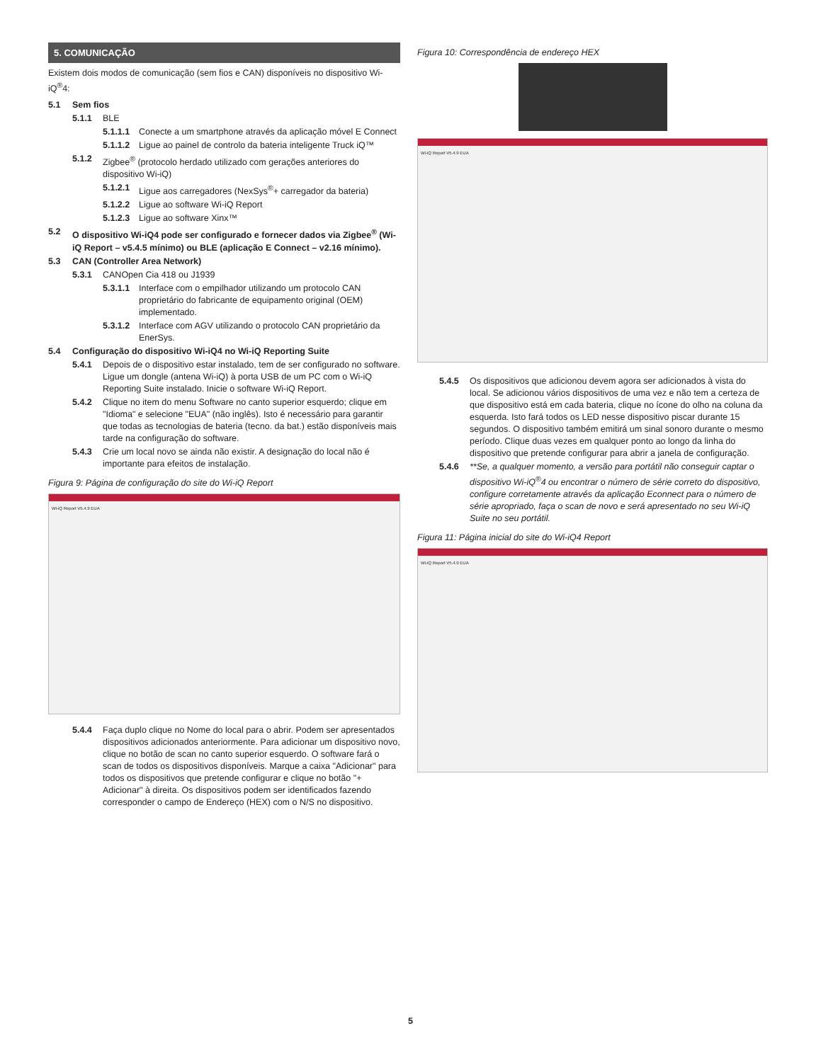5. COMUNICAÇÃO
Existem dois modos de comunicação (sem fios e CAN) disponíveis no dispositivo Wi-iQ<sup>®</sup>4:
5.1 Sem fios
5.1.1 BLE
5.1.1.1 Conecte a um smartphone através da aplicação móvel E Connect
5.1.1.2 Ligue ao painel de controlo da bateria inteligente Truck iQ™
5.1.2 Zigbee<sup>®</sup> (protocolo herdado utilizado com gerações anteriores do dispositivo Wi-iQ)
5.1.2.1 Ligue aos carregadores (NexSys<sup>®</sup>+ carregador da bateria)
5.1.2.2 Ligue ao software Wi-iQ Report
5.1.2.3 Ligue ao software Xinx™
5.2 O dispositivo Wi-iQ4 pode ser configurado e fornecer dados via Zigbee<sup>®</sup> (Wi-iQ Report – v5.4.5 mínimo) ou BLE (aplicação E Connect – v2.16 mínimo).
5.3 CAN (Controller Area Network)
5.3.1 CANOpen Cia 418 ou J1939
5.3.1.1 Interface com o empilhador utilizando um protocolo CAN proprietário do fabricante de equipamento original (OEM) implementado.
5.3.1.2 Interface com AGV utilizando o protocolo CAN proprietário da EnerSys.
5.4 Configuração do dispositivo Wi-iQ4 no Wi-iQ Reporting Suite
5.4.1 Depois de o dispositivo estar instalado, tem de ser configurado no software. Ligue um dongle (antena Wi-iQ) à porta USB de um PC com o Wi-iQ Reporting Suite instalado. Inicie o software Wi-iQ Report.
5.4.2 Clique no item do menu Software no canto superior esquerdo; clique em "Idioma" e selecione "EUA" (não inglês). Isto é necessário para garantir que todas as tecnologias de bateria (tecno. da bat.) estão disponíveis mais tarde na configuração do software.
5.4.3 Crie um local novo se ainda não existir. A designação do local não é importante para efeitos de instalação.
Figura 9: Página de configuração do site do Wi-iQ Report
Wi-iQ Report V5.4.9 EUA
5.4.4 Faça duplo clique no Nome do local para o abrir. Podem ser apresentados dispositivos adicionados anteriormente. Para adicionar um dispositivo novo, clique no botão de scan no canto superior esquerdo. O software fará o scan de todos os dispositivos disponíveis. Marque a caixa "Adicionar" para todos os dispositivos que pretende configurar e clique no botão "+ Adicionar" à direita. Os dispositivos podem ser identificados fazendo corresponder o campo de Endereço (HEX) com o N/S no dispositivo.
Figura 10: Correspondência de endereço HEX
Wi-iQ Report V5.4.9 EUA
5.4.5 Os dispositivos que adicionou devem agora ser adicionados à vista do local. Se adicionou vários dispositivos de uma vez e não tem a certeza de que dispositivo está em cada bateria, clique no ícone do olho na coluna da esquerda. Isto fará todos os LED nesse dispositivo piscar durante 15 segundos. O dispositivo também emitirá um sinal sonoro durante o mesmo período. Clique duas vezes em qualquer ponto ao longo da linha do dispositivo que pretende configurar para abrir a janela de configuração.
5.4.6 **Se, a qualquer momento, a versão para portátil não conseguir captar o dispositivo Wi-iQ<sup>®</sup>4 ou encontrar o número de série correto do dispositivo, configure corretamente através da aplicação Econnect para o número de série apropriado, faça o scan de novo e será apresentado no seu Wi-iQ Suite no seu portátil.
Figura 11: Página inicial do site do Wi-iQ4 Report
Wi-iQ Report V5.4.9 EUA
5